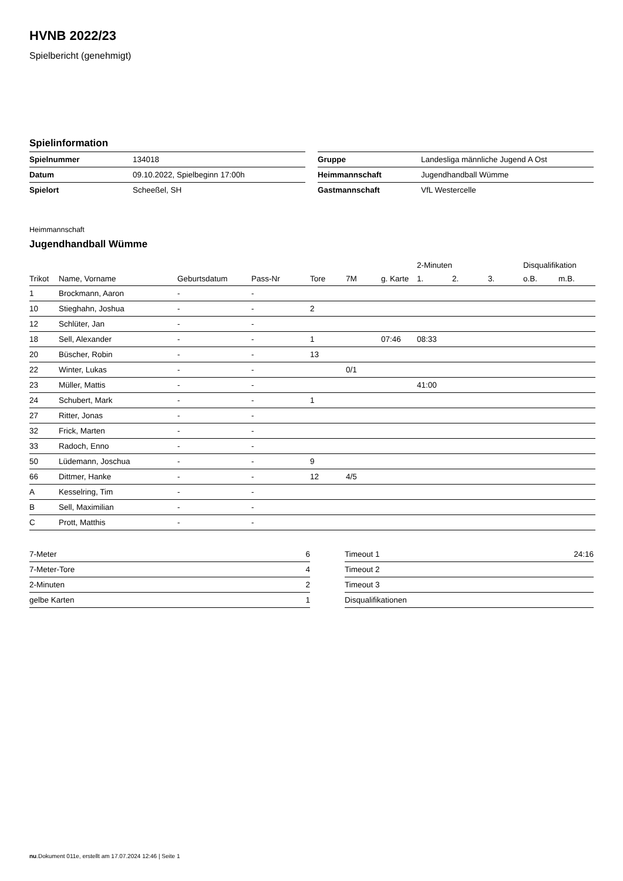HVNB 2022/23
Spielbericht (genehmigt)
Spielinformation
| Spielnummer | 134018 |
| Datum | 09.10.2022, Spielbeginn 17:00h |
| Spielort | Scheeßel, SH |
| Gruppe | Landesliga männliche Jugend A Ost |
| Heimmannschaft | Jugendhandball Wümme |
| Gastmannschaft | VfL Westercelle |
Heimmannschaft
Jugendhandball Wümme
| | | | | | | | 2-Minuten | | | Disqualifikation | |
| --- | --- | --- | --- | --- | --- | --- | --- | --- | --- | --- | --- |
| Trikot | Name, Vorname | Geburtsdatum | Pass-Nr | Tore | 7M | g. Karte | 1. | 2. | 3. | o.B. | m.B. |
| 1 | Brockmann, Aaron | - | - | | | | | | | | |
| 10 | Stieghahn, Joshua | - | - | 2 | | | | | | | |
| 12 | Schlüter, Jan | - | - | | | | | | | | |
| 18 | Sell, Alexander | - | - | 1 | | 07:46 | 08:33 | | | | |
| 20 | Büscher, Robin | - | - | 13 | | | | | | | |
| 22 | Winter, Lukas | - | - | | 0/1 | | | | | | |
| 23 | Müller, Mattis | - | - | | | | 41:00 | | | | |
| 24 | Schubert, Mark | - | - | 1 | | | | | | | |
| 27 | Ritter, Jonas | - | - | | | | | | | | |
| 32 | Frick, Marten | - | - | | | | | | | | |
| 33 | Radoch, Enno | - | - | | | | | | | | |
| 50 | Lüdemann, Joschua | - | - | 9 | | | | | | | |
| 66 | Dittmer, Hanke | - | - | 12 | 4/5 | | | | | | |
| A | Kesselring, Tim | - | - | | | | | | | | |
| B | Sell, Maximilian | - | - | | | | | | | | |
| C | Prott, Matthis | - | - | | | | | | | | |
| 7-Meter | 6 |
| 7-Meter-Tore | 4 |
| 2-Minuten | 2 |
| gelbe Karten | 1 |
| Timeout 1 | 24:16 |
| Timeout 2 | |
| Timeout 3 | |
| Disqualifikationen | |
nu.Dokument 011e, erstellt am 17.07.2024 12:46 | Seite 1